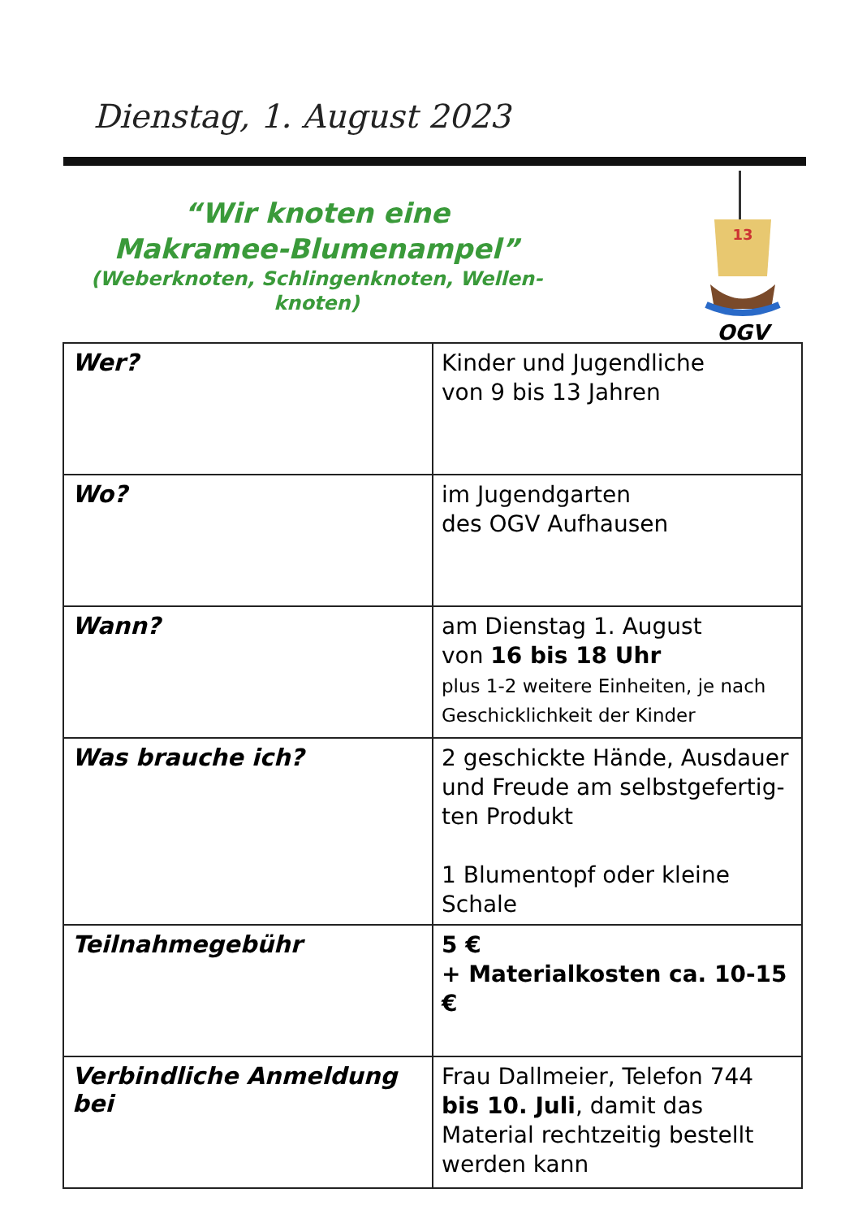Dienstag, 1. August 2023
“Wir knoten eine
Makramee-Blumenampel”
(Weberknoten, Schlingenknoten, Wellen-
knoten)
13
OGV
| Wer? | Kinder und Jugendliche von 9 bis 13 Jahren |
| Wo? | im Jugendgarten des OGV Aufhausen |
| Wann? | am Dienstag 1. August von 16 bis 18 Uhr plus 1-2 weitere Einheiten, je nach Geschicklichkeit der Kinder |
| Was brauche ich? | 2 geschickte Hände, Ausdauer und Freude am selbstgefertig-ten Produkt 1 Blumentopf oder kleine Schale |
| Teilnahmegebühr | 5 € + Materialkosten ca. 10-15 € |
| Verbindliche Anmeldung bei | Frau Dallmeier, Telefon 744 bis 10. Juli , damit das Material rechtzeitig bestellt werden kann |